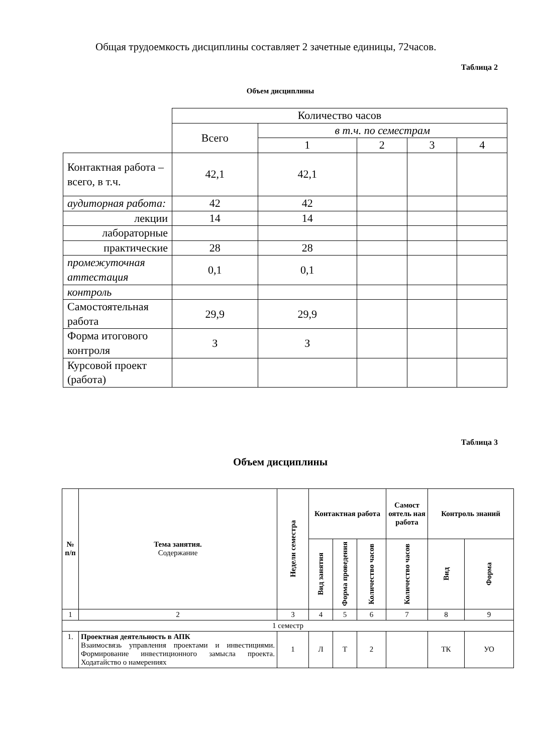Общая трудоемкость дисциплины составляет 2 зачетные единицы, 72часов.
Таблица 2
Объем дисциплины
| | Количество часов | | | | |
| | Всего | в т.ч. по семестрам | | | |
| | | 1 | 2 | 3 | 4 |
| Контактная работа – всего, в т.ч. | 42,1 | 42,1 | | | |
| аудиторная работа: | 42 | 42 | | | |
| лекции | 14 | 14 | | | |
| лабораторные | | | | | |
| практические | 28 | 28 | | | |
| промежуточная аттестация | 0,1 | 0,1 | | | |
| контроль | | | | | |
| Самостоятельная работа | 29,9 | 29,9 | | | |
| Форма итогового контроля | З | З | | | |
| Курсовой проект (работа) | | | | | |
Таблица 3
Объем дисциплины
| № п/п | Тема занятия. Содержание | Недели семестра | Контактная работа | | | Самост оятель ная работа | Контроль знаний | |
| --- | --- | --- | --- | --- | --- | --- | --- | --- |
| | | | Вид занятия | Форма проведения | Количество часов | Количество часов | Вид | Форма |
| 1 | 2 | 3 | 4 | 5 | 6 | 7 | 8 | 9 |
| 1 семестр | | | | | | | | |
| 1. | Проектная деятельность в АПК Взаимосвязь управления проектами и инвестициями. Формирование инвестиционного замысла проекта. Ходатайство о намерениях | 1 | Л | Т | 2 | | ТК | УО |